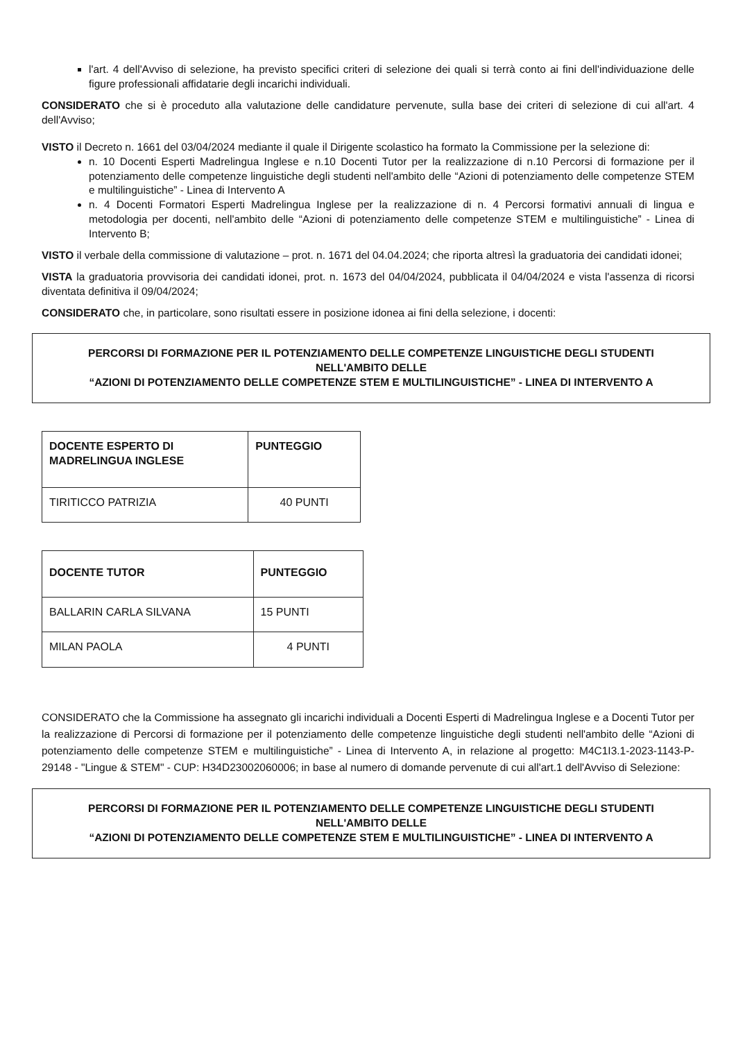l'art. 4 dell'Avviso di selezione, ha previsto specifici criteri di selezione dei quali si terrà conto ai fini dell'individuazione delle figure professionali affidatarie degli incarichi individuali.
CONSIDERATO che si è proceduto alla valutazione delle candidature pervenute, sulla base dei criteri di selezione di cui all'art. 4 dell'Avviso;
VISTO il Decreto n. 1661 del 03/04/2024 mediante il quale il Dirigente scolastico ha formato la Commissione per la selezione di:
n. 10 Docenti Esperti Madrelingua Inglese e n.10 Docenti Tutor per la realizzazione di n.10 Percorsi di formazione per il potenziamento delle competenze linguistiche degli studenti nell'ambito delle “Azioni di potenziamento delle competenze STEM e multilinguistiche” - Linea di Intervento A
n. 4 Docenti Formatori Esperti Madrelingua Inglese per la realizzazione di n. 4 Percorsi formativi annuali di lingua e metodologia per docenti, nell'ambito delle “Azioni di potenziamento delle competenze STEM e multilinguistiche” - Linea di Intervento B;
VISTO il verbale della commissione di valutazione – prot. n. 1671 del 04.04.2024; che riporta altresì la graduatoria dei candidati idonei;
VISTA la graduatoria provvisoria dei candidati idonei, prot. n. 1673 del 04/04/2024, pubblicata il 04/04/2024 e vista l'assenza di ricorsi diventata definitiva il 09/04/2024;
CONSIDERATO che, in particolare, sono risultati essere in posizione idonea ai fini della selezione, i docenti:
PERCORSI DI FORMAZIONE PER IL POTENZIAMENTO DELLE COMPETENZE LINGUISTICHE DEGLI STUDENTI
NELL'AMBITO DELLE
“AZIONI DI POTENZIAMENTO DELLE COMPETENZE STEM E MULTILINGUISTICHE” - LINEA DI INTERVENTO A
| DOCENTE ESPERTO DI MADRELINGUA INGLESE | PUNTEGGIO |
| --- | --- |
| TIRITICCO PATRIZIA | 40 PUNTI |
| DOCENTE TUTOR | PUNTEGGIO |
| --- | --- |
| BALLARIN CARLA SILVANA | 15 PUNTI |
| MILAN PAOLA | 4 PUNTI |
CONSIDERATO che la Commissione ha assegnato gli incarichi individuali a Docenti Esperti di Madrelingua Inglese e a Docenti Tutor per la realizzazione di Percorsi di formazione per il potenziamento delle competenze linguistiche degli studenti nell'ambito delle “Azioni di potenziamento delle competenze STEM e multilinguistiche” - Linea di Intervento A, in relazione al progetto: M4C1I3.1-2023-1143-P-29148 - "Lingue & STEM" - CUP: H34D23002060006; in base al numero di domande pervenute di cui all'art.1 dell'Avviso di Selezione:
PERCORSI DI FORMAZIONE PER IL POTENZIAMENTO DELLE COMPETENZE LINGUISTICHE DEGLI STUDENTI
NELL'AMBITO DELLE
“AZIONI DI POTENZIAMENTO DELLE COMPETENZE STEM E MULTILINGUISTICHE” - LINEA DI INTERVENTO A